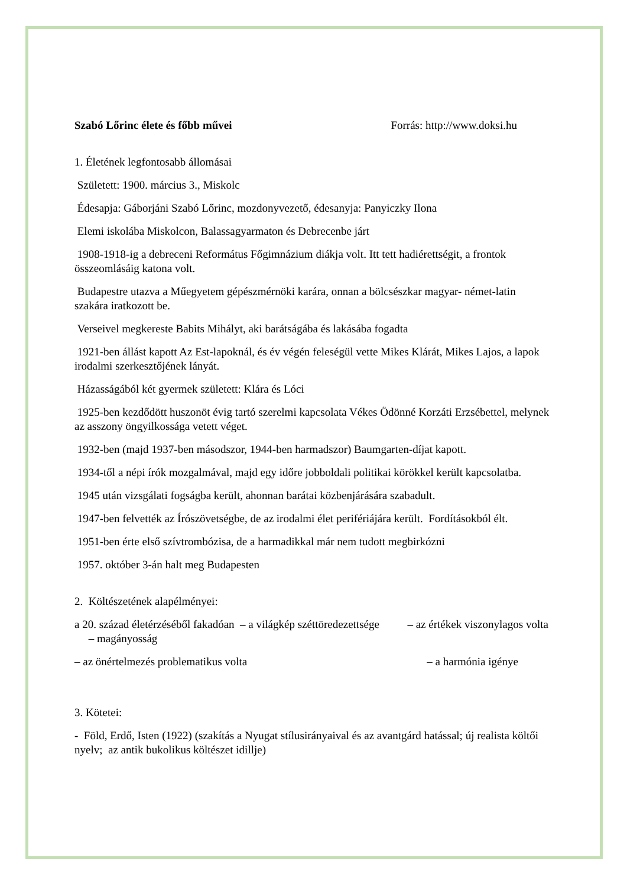Szabó Lőrinc élete és főbb művei Forrás: http://www.doksi.hu
1. Életének legfontosabb állomásai
Született: 1900. március 3., Miskolc
Édesapja: Gáborjáni Szabó Lőrinc, mozdonyvezető, édesanyja: Panyiczky Ilona
Elemi iskolába Miskolcon, Balassagyarmaton és Debrecenbe járt
1908-1918-ig a debreceni Református Főgimnázium diákja volt. Itt tett hadiérettségit, a frontok összeomlásáig katona volt.
Budapestre utazva a Műegyetem gépészmérnöki karára, onnan a bölcsészkar magyar- német-latin szakára iratkozott be.
Verseivel megkereste Babits Mihályt, aki barátságába és lakásába fogadta
1921-ben állást kapott Az Est-lapoknál, és év végén feleségül vette Mikes Klárát, Mikes Lajos, a lapok irodalmi szerkesztőjének lányát.
Házasságából két gyermek született: Klára és Lóci
1925-ben kezdődött huszonöt évig tartó szerelmi kapcsolata Vékes Ödönné Korzáti Erzsébettel, melynek az asszony öngyilkossága vetett véget.
1932-ben (majd 1937-ben másodszor, 1944-ben harmadszor) Baumgarten-díjat kapott.
1934-től a népi írók mozgalmával, majd egy időre jobboldali politikai körökkel került kapcsolatba.
1945 után vizsgálati fogságba került, ahonnan barátai közbenjárására szabadult.
1947-ben felvették az Írószövetségbe, de az irodalmi élet perifériájára került. Fordításokból élt.
1951-ben érte első szívtrombózisa, de a harmadikkal már nem tudott megbirkózni
1957. október 3-án halt meg Budapesten
2. Költészetének alapélményei:
a 20. század életérzéséből fakadóan – a világkép széttöredezettsége – az értékek viszonylagos volta – magányosság
– az önértelmezés problematikus volta – a harmónia igénye
3. Kötetei:
- Föld, Erdő, Isten (1922) (szakítás a Nyugat stílusirányaival és az avantgárd hatással; új realista költői nyelv; az antik bukolikus költészet idillje)